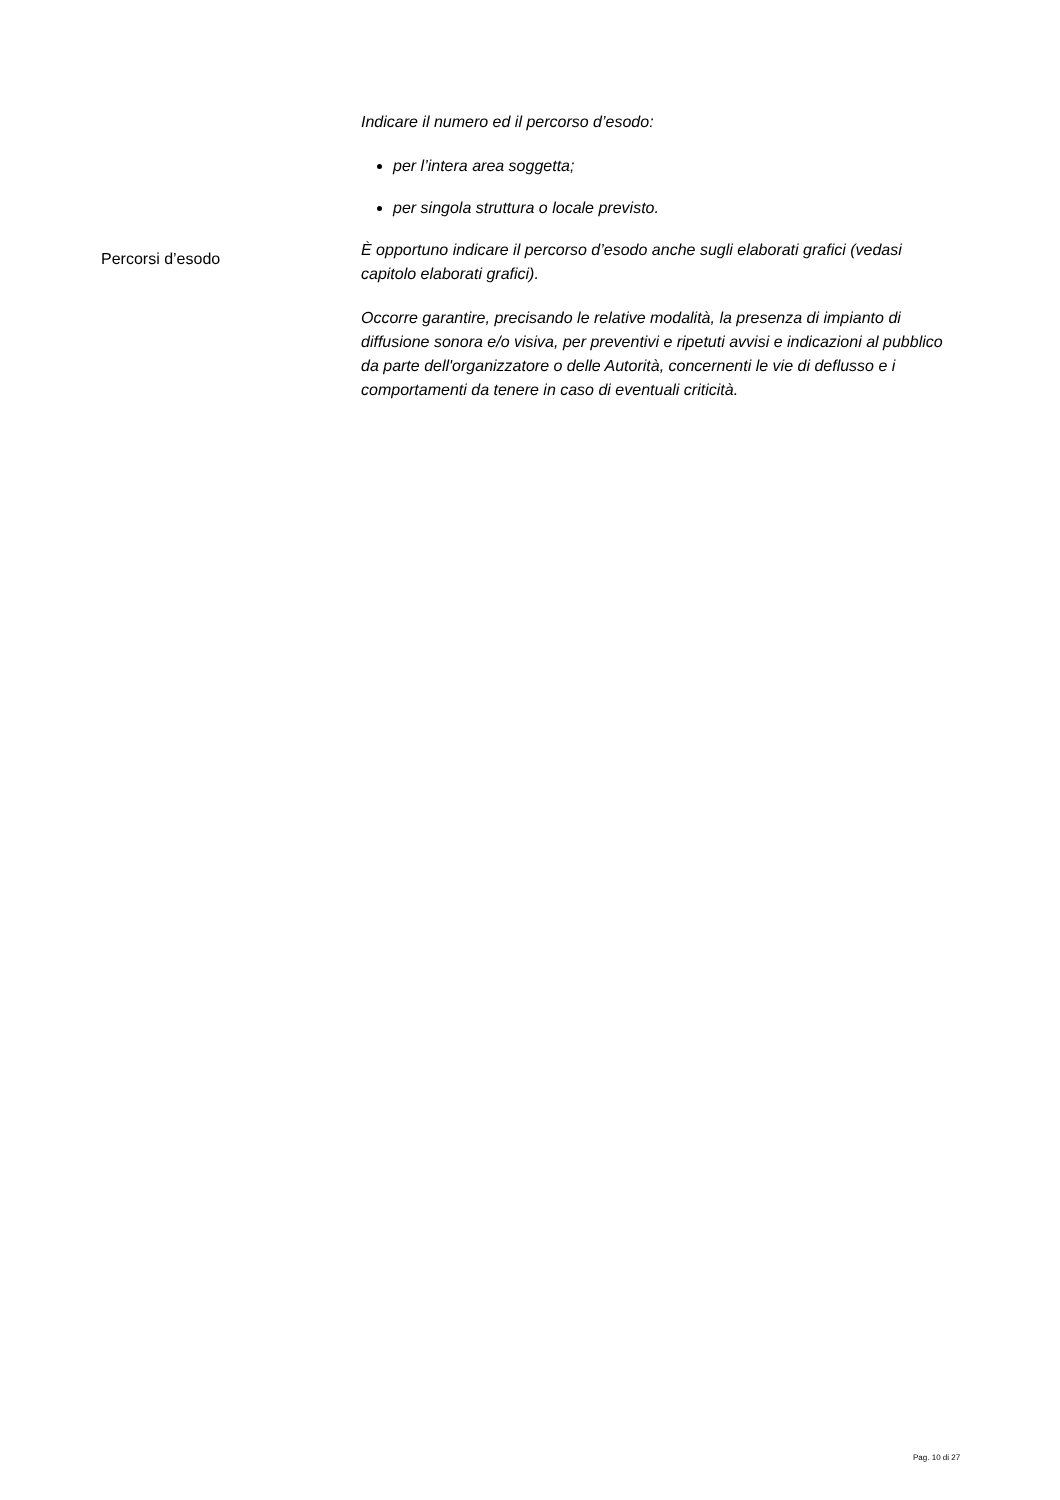Percorsi d’esodo
Indicare il numero ed il percorso d’esodo:
per l’intera area soggetta;
per singola struttura o locale previsto.
È opportuno indicare il percorso d’esodo anche sugli elaborati grafici (vedasi capitolo elaborati grafici).
Occorre garantire, precisando le relative modalità, la presenza di impianto di diffusione sonora e/o visiva, per preventivi e ripetuti avvisi e indicazioni al pubblico da parte dell'organizzatore o delle Autorità, concernenti le vie di deflusso e i comportamenti da tenere in caso di eventuali criticità.
Pag. 10 di 27